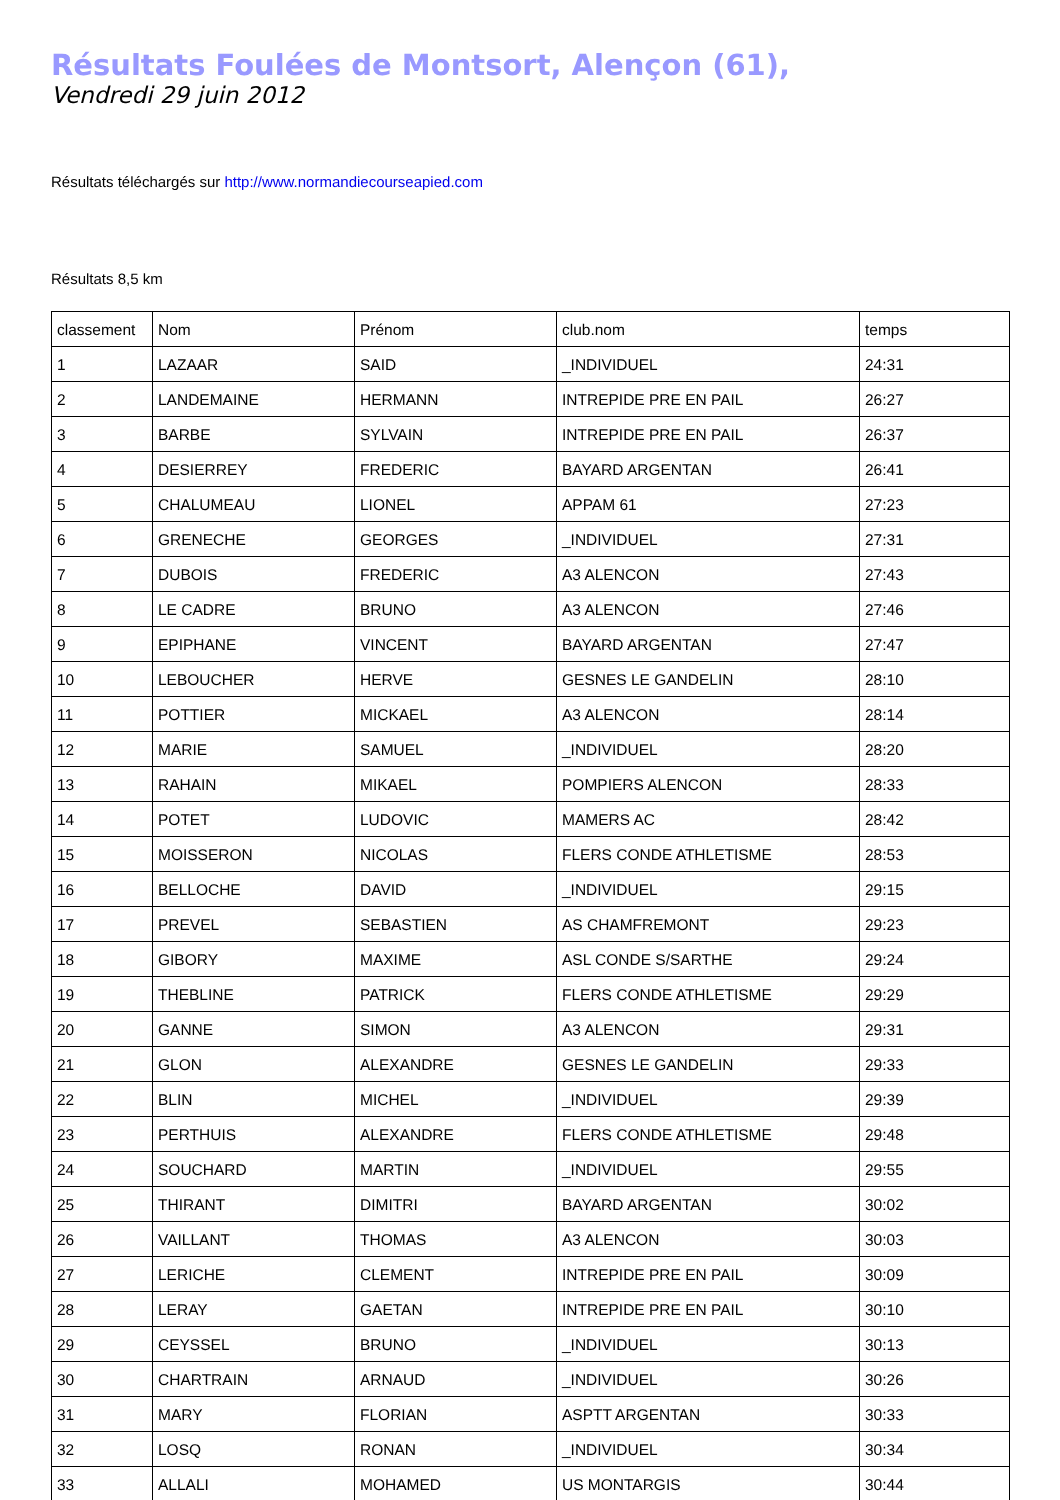Résultats Foulées de Montsort, Alençon (61),
Vendredi 29 juin 2012
Résultats téléchargés sur http://www.normandiecourseapied.com
Résultats 8,5 km
| classement | Nom | Prénom | club.nom | temps |
| 1 | LAZAAR | SAID | _INDIVIDUEL | 24:31 |
| 2 | LANDEMAINE | HERMANN | INTREPIDE PRE EN PAIL | 26:27 |
| 3 | BARBE | SYLVAIN | INTREPIDE PRE EN PAIL | 26:37 |
| 4 | DESIERREY | FREDERIC | BAYARD ARGENTAN | 26:41 |
| 5 | CHALUMEAU | LIONEL | APPAM 61 | 27:23 |
| 6 | GRENECHE | GEORGES | _INDIVIDUEL | 27:31 |
| 7 | DUBOIS | FREDERIC | A3 ALENCON | 27:43 |
| 8 | LE CADRE | BRUNO | A3 ALENCON | 27:46 |
| 9 | EPIPHANE | VINCENT | BAYARD ARGENTAN | 27:47 |
| 10 | LEBOUCHER | HERVE | GESNES LE GANDELIN | 28:10 |
| 11 | POTTIER | MICKAEL | A3 ALENCON | 28:14 |
| 12 | MARIE | SAMUEL | _INDIVIDUEL | 28:20 |
| 13 | RAHAIN | MIKAEL | POMPIERS ALENCON | 28:33 |
| 14 | POTET | LUDOVIC | MAMERS AC | 28:42 |
| 15 | MOISSERON | NICOLAS | FLERS CONDE ATHLETISME | 28:53 |
| 16 | BELLOCHE | DAVID | _INDIVIDUEL | 29:15 |
| 17 | PREVEL | SEBASTIEN | AS CHAMFREMONT | 29:23 |
| 18 | GIBORY | MAXIME | ASL CONDE S/SARTHE | 29:24 |
| 19 | THEBLINE | PATRICK | FLERS CONDE ATHLETISME | 29:29 |
| 20 | GANNE | SIMON | A3 ALENCON | 29:31 |
| 21 | GLON | ALEXANDRE | GESNES LE GANDELIN | 29:33 |
| 22 | BLIN | MICHEL | _INDIVIDUEL | 29:39 |
| 23 | PERTHUIS | ALEXANDRE | FLERS CONDE ATHLETISME | 29:48 |
| 24 | SOUCHARD | MARTIN | _INDIVIDUEL | 29:55 |
| 25 | THIRANT | DIMITRI | BAYARD ARGENTAN | 30:02 |
| 26 | VAILLANT | THOMAS | A3 ALENCON | 30:03 |
| 27 | LERICHE | CLEMENT | INTREPIDE PRE EN PAIL | 30:09 |
| 28 | LERAY | GAETAN | INTREPIDE PRE EN PAIL | 30:10 |
| 29 | CEYSSEL | BRUNO | _INDIVIDUEL | 30:13 |
| 30 | CHARTRAIN | ARNAUD | _INDIVIDUEL | 30:26 |
| 31 | MARY | FLORIAN | ASPTT ARGENTAN | 30:33 |
| 32 | LOSQ | RONAN | _INDIVIDUEL | 30:34 |
| 33 | ALLALI | MOHAMED | US MONTARGIS | 30:44 |